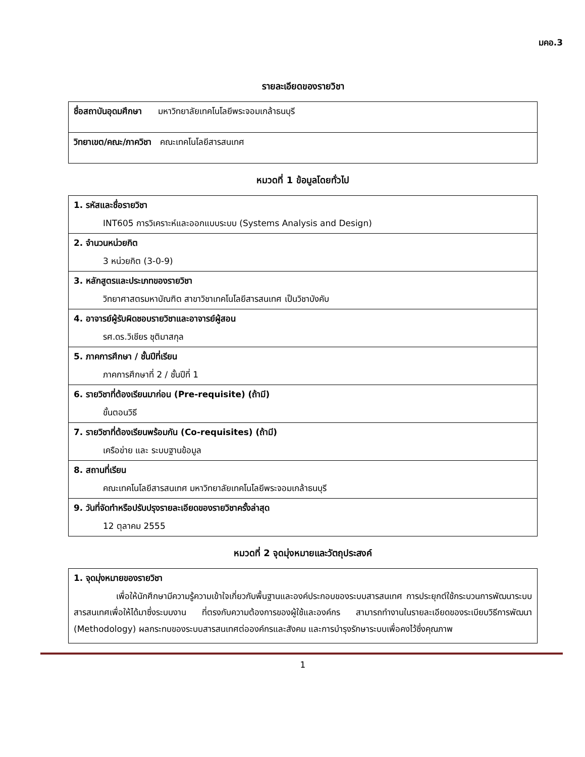มคอ.3
รายละเอียดของรายวิชา
| ชื่อสถาบันอุดมศึกษา มหาวิทยาลัยเทคโนโลยีพระจอมเกล้าธนบุรี |
| วิทยาเขต/คณะ/ภาควิชา คณะเทคโนโลยีสารสนเทศ |
หมวดที่ 1 ข้อมูลโดยทั่วไป
| 1. รหัสและชื่อรายวิชา INT605 การวิเคราะห์และออกแบบระบบ (Systems Analysis and Design) |
| 2. จำนวนหน่วยกิต 3 หน่วยกิต (3-0-9) |
| 3. หลักสูตรและประเภทของรายวิชา วิทยาศาสตรมหาบัณฑิต สาขาวิชาเทคโนโลยีสารสนเทศ เป็นวิชาบังคับ |
| 4. อาจารย์ผู้รับผิดชอบรายวิชาและอาจารย์ผู้สอน รศ.ดร.วิเชียร ชุติมาสกุล |
| 5. ภาคการศึกษา / ชั้นปีที่เรียน ภาคการศึกษาที่ 2 / ชั้นปีที่ 1 |
| 6. รายวิชาที่ต้องเรียนมาก่อน (Pre-requisite) (ถ้ามี) ขั้นตอนวิธี |
| 7. รายวิชาที่ต้องเรียนพร้อมกัน (Co-requisites) (ถ้ามี) เครือข่าย และ ระบบฐานข้อมูล |
| 8. สถานที่เรียน คณะเทคโนโลยีสารสนเทศ มหาวิทยาลัยเทคโนโลยีพระจอมเกล้าธนบุรี |
| 9. วันที่จัดทำหรือปรับปรุงรายละเอียดของรายวิชาครั้งล่าสุด 12 ตุลาคม 2555 |
หมวดที่ 2 จุดมุ่งหมายและวัตถุประสงค์
| 1. จุดมุ่งหมายของรายวิชา เพื่อให้นักศึกษามีความรู้ความเข้าใจเกี่ยวกับพื้นฐานและองค์ประกอบของระบบสารสนเทศ การประยุกต์ใช้กระบวนการพัฒนาระบบสารสนเทศเพื่อให้ได้มาซึ่งระบบงาน ที่ตรงกับความต้องการของผู้ใช้และองค์กร สามารถทำงานในรายละเอียดของระเบียบวิธีการพัฒนา (Methodology) ผลกระทบของระบบสารสนเทศต่อองค์กรและสังคม และการบำรุงรักษาระบบเพื่อคงไว้ซึ่งคุณภาพ |
1